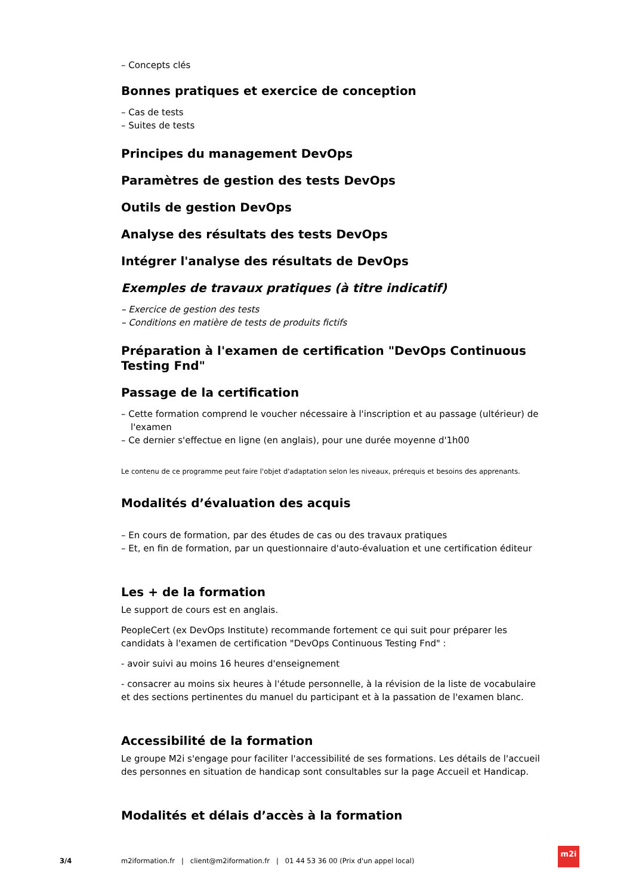– Concepts clés
Bonnes pratiques et exercice de conception
– Cas de tests
– Suites de tests
Principes du management DevOps
Paramètres de gestion des tests DevOps
Outils de gestion DevOps
Analyse des résultats des tests DevOps
Intégrer l'analyse des résultats de DevOps
Exemples de travaux pratiques (à titre indicatif)
– Exercice de gestion des tests
– Conditions en matière de tests de produits fictifs
Préparation à l'examen de certification "DevOps Continuous Testing Fnd"
Passage de la certification
– Cette formation comprend le voucher nécessaire à l'inscription et au passage (ultérieur) de l'examen
– Ce dernier s'effectue en ligne (en anglais), pour une durée moyenne d'1h00
Le contenu de ce programme peut faire l'objet d'adaptation selon les niveaux, prérequis et besoins des apprenants.
Modalités d’évaluation des acquis
– En cours de formation, par des études de cas ou des travaux pratiques
– Et, en fin de formation, par un questionnaire d'auto-évaluation et une certification éditeur
Les + de la formation
Le support de cours est en anglais.
PeopleCert (ex DevOps Institute) recommande fortement ce qui suit pour préparer les candidats à l'examen de certification "DevOps Continuous Testing Fnd" :
- avoir suivi au moins 16 heures d'enseignement
- consacrer au moins six heures à l'étude personnelle, à la révision de la liste de vocabulaire et des sections pertinentes du manuel du participant et à la passation de l'examen blanc.
Accessibilité de la formation
Le groupe M2i s'engage pour faciliter l'accessibilité de ses formations. Les détails de l'accueil des personnes en situation de handicap sont consultables sur la page Accueil et Handicap.
Modalités et délais d’accès à la formation
3/4 m2iformation.fr | client@m2iformation.fr | 01 44 53 36 00 (Prix d'un appel local)
m2i